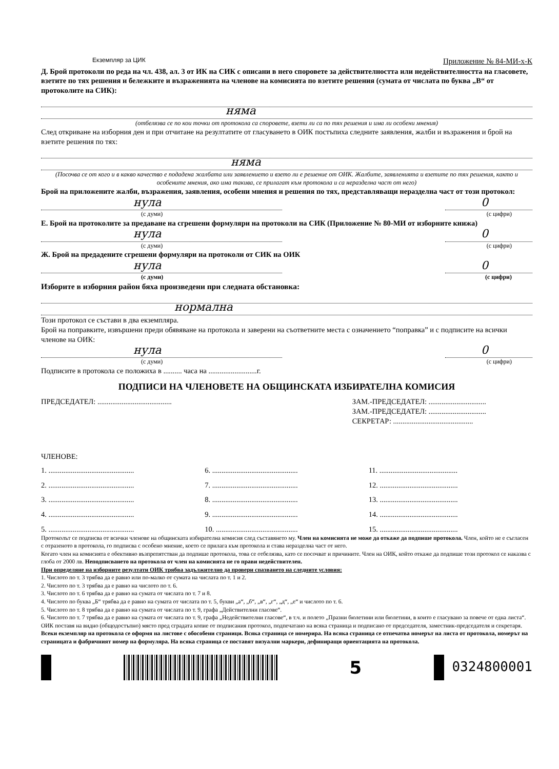Екземпляр за ЦИК Приложение № 84-МИ-х-К
Д. Брой протоколи по реда на чл. 438, ал. 3 от ИК на СИК с описани в него споровете за действителността или недействителността на гласовете, взетите по тях решения и бележките и възраженията на членове на комисията по взетите решения (сумата от числата по буква „В“ от протоколите на СИК):
няма
(отбелязва се по кои точки от протокола са споровете, взети ли са по тях решения и има ли особени мнения)
След откриване на изборния ден и при отчитане на резултатите от гласуването в ОИК постъпиха следните заявления, жалби и възражения и брой на взетите решения по тях:
няма
(Посочва се от кого и в какво качество е подадена жалбата или заявлението и взето ли е решение от ОИК. Жалбите, заявленията и взетите по тях решения, както и особените мнения, ако има такива, се прилагат към протокола и са неразделна част от него)
Брой на приложените жалби, възражения, заявления, особени мнения и решения по тях, представляващи неразделна част от този протокол:
нула
0
(с думи) (с цифри)
Е. Брой на протоколите за предаване на сгрешени формуляри на протоколи на СИК (Приложение № 80-МИ от изборните книжа)
нула
0
(с думи) (с цифри)
Ж. Брой на предадените сгрешени формуляри на протоколи от СИК на ОИК
нула
0
(с думи) (с цифри)
Изборите в изборния район бяха произведени при следната обстановка:
нормална
Този протокол се състави в два екземпляра.
Брой на поправките, извършени преди обявяване на протокола и заверени на съответните места с означението “поправка” и с подписите на всички членове на ОИК:
нула
0
(с думи) (с цифри)
Подписите в протокола се положиха в .......... часа на ..........................г.
ПОДПИСИ НА ЧЛЕНОВЕТЕ НА ОБЩИНСКАТА ИЗБИРАТЕЛНА КОМИСИЯ
ПРЕДСЕДАТЕЛ: ........................................
ЗАМ.-ПРЕДСЕДАТЕЛ: ...............................
ЗАМ.-ПРЕДСЕДАТЕЛ: ...............................
СЕКРЕТАР: ...........................................
ЧЛЕНОВЕ:
1. ..............................................
6. ..............................................
11. ..........................................
2. ..............................................
7. ..............................................
12. ..........................................
3. ..............................................
8. ..............................................
13. ..........................................
4. ..............................................
9. ..............................................
14. ..........................................
5. ..............................................
10. ............................................
15. ..........................................
Протоколът се подписва от всички членове на общинската избирателна комисия след съставянето му. Член на комисията не може да откаже да подпише протокола. Член, който не е съгласен с отразеното в протокола, го подписва с особено мнение, което се прилага към протокола и става неразделна част от него.
Когато член на комисията е обективно възпрепятстван да подпише протокола, това се отбелязва, като се посочват и причините. Член на ОИК, който откаже да подпише този протокол се наказва с глоба от 2000 лв. Неподписването на протокола от член на комисията не го прави недействителен.
При определяне на изборните резултати ОИК трябва задължително да провери спазването на следните условия:
1. Числото по т. 3 трябва да е равно или по-малко от сумата на числата по т. 1 и 2.
2. Числото по т. 3 трябва да е равно на числото по т. 6.
3. Числото по т. 6 трябва да е равно на сумата от числата по т. 7 и 8.
4. Числото по буква „Б“ трябва да е равно на сумата от числата по т. 5, букви „а“, „б“, „в“, „г“, „д“, „е“ и числото по т. 6.
5. Числото по т. 8 трябва да е равно на сумата от числата по т. 9, графа „Действителни гласове“.
6. Числото по т. 7 трябва да е равно на сумата от числата по т. 9, графа „Недействителни гласове“, в т.ч. и полето „Празни бюлетини или бюлетини, в които е гласувано за повече от една листа“.
ОИК поставя на видно (общодостъпно) място пред сградата копие от подписания протокол, подпечатано на всяка страница и подписано от председателя, заместник-председателя и секретаря.
Всеки екземпляр на протокола се оформя на листове с обособени страници. Всяка страница се номерира. На всяка страница се отпечатва номерът на листа от протокола, номерът на страницата и фабричният номер на формуляра. На всяка страница се поставят визуални маркери, дефиниращи ориентацията на протокола.
5 0324800001